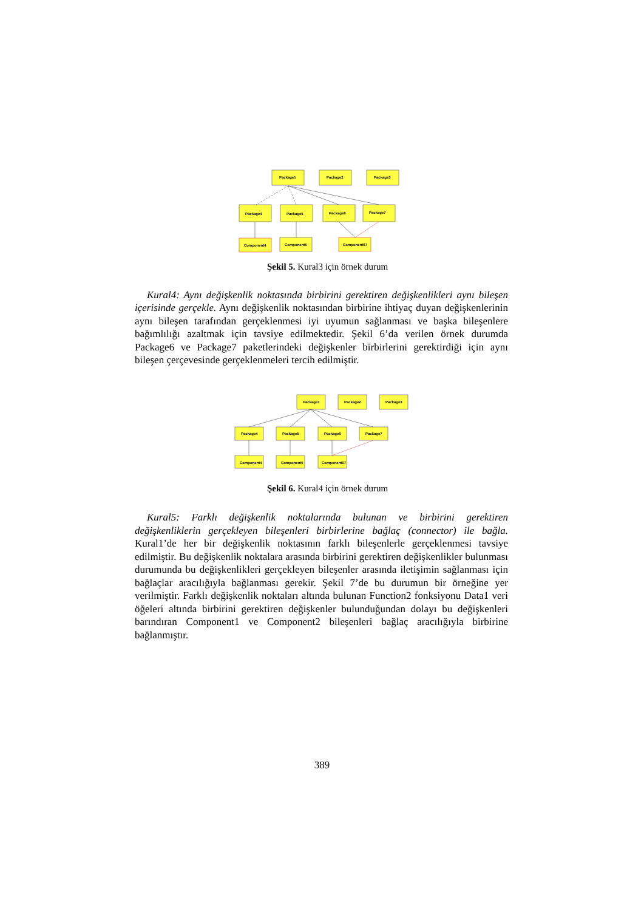Package1
Package2
Package3
Package4
Package5
Package6
Package7
Component4
Component5
Component67
Şekil 5. Kural3 için örnek durum
Kural4: Aynı değişkenlik noktasında birbirini gerektiren değişkenlikleri aynı bileşen içerisinde gerçekle. Aynı değişkenlik noktasından birbirine ihtiyaç duyan değişkenlerinin aynı bileşen tarafından gerçeklenmesi iyi uyumun sağlanması ve başka bileşenlere bağımlılığı azaltmak için tavsiye edilmektedir. Şekil 6’da verilen örnek durumda Package6 ve Package7 paketlerindeki değişkenler birbirlerini gerektirdiği için aynı bileşen çerçevesinde gerçeklenmeleri tercih edilmiştir.
Package1
Package2
Package3
Package4
Package5
Package6
Package7
Component4
Component5
Component67
Şekil 6. Kural4 için örnek durum
Kural5: Farklı değişkenlik noktalarında bulunan ve birbirini gerektiren değişkenliklerin gerçekleyen bileşenleri birbirlerine bağlaç (connector) ile bağla. Kural1’de her bir değişkenlik noktasının farklı bileşenlerle gerçeklenmesi tavsiye edilmiştir. Bu değişkenlik noktalara arasında birbirini gerektiren değişkenlikler bulunması durumunda bu değişkenlikleri gerçekleyen bileşenler arasında iletişimin sağlanması için bağlaçlar aracılığıyla bağlanması gerekir. Şekil 7’de bu durumun bir örneğine yer verilmiştir. Farklı değişkenlik noktaları altında bulunan Function2 fonksiyonu Data1 veri öğeleri altında birbirini gerektiren değişkenler bulunduğundan dolayı bu değişkenleri barındıran Component1 ve Component2 bileşenleri bağlaç aracılığıyla birbirine bağlanmıştır.
389